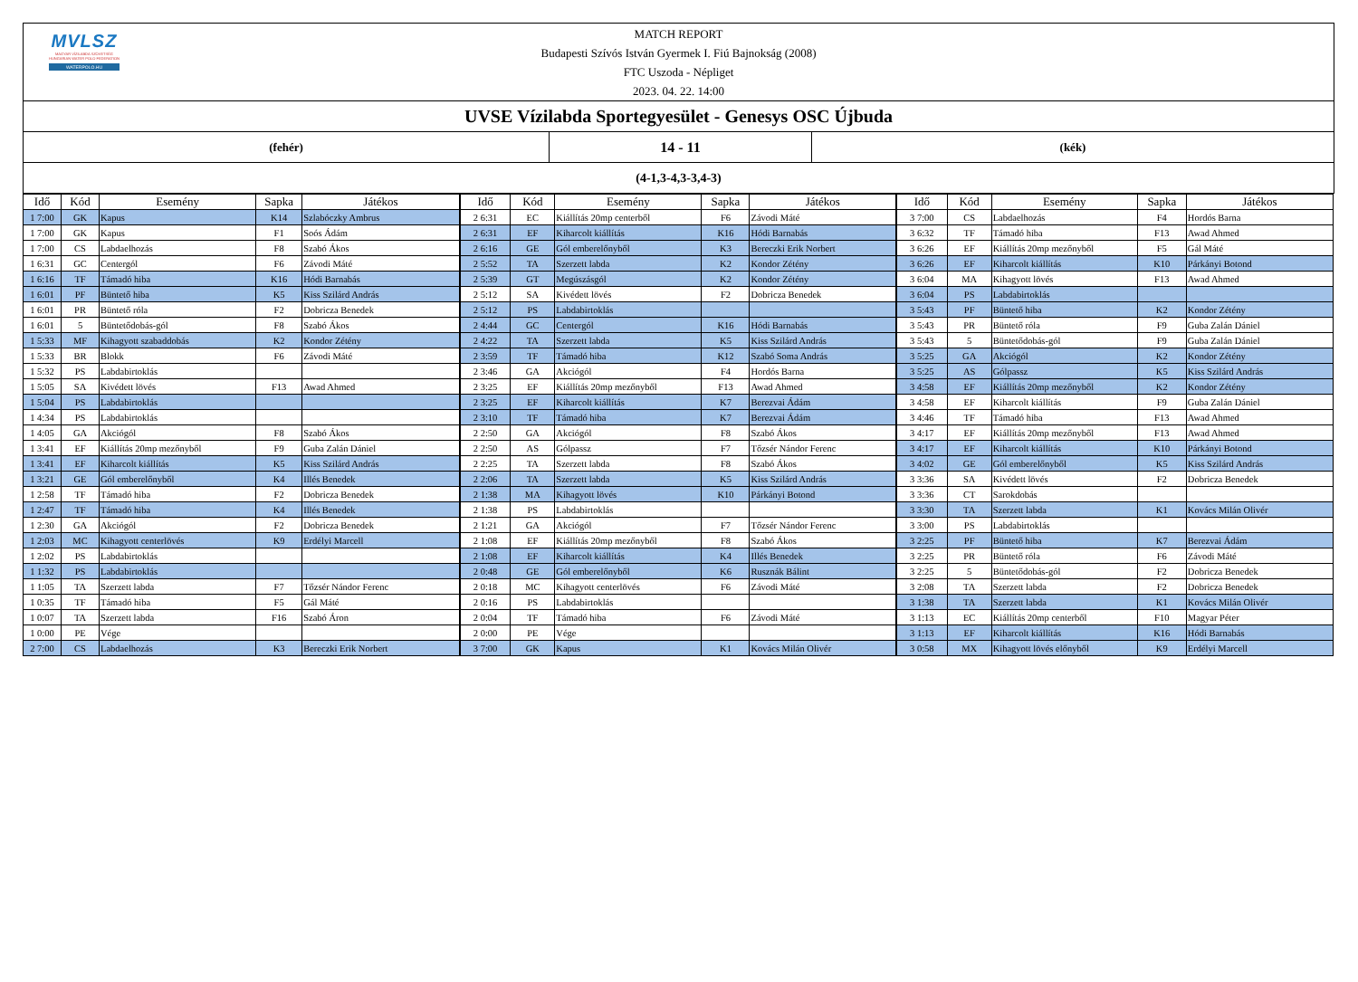MVLSZ
MAGYAR VÍZILABDA SZÖVETSÉG
HUNGARIAN WATER POLO FEDERATION
WATERPOLO.HU
MATCH REPORT
Budapesti Szívós István Gyermek I. Fiú Bajnokság (2008)
FTC Uszoda - Népliget
2023. 04. 22. 14:00
UVSE Vízilabda Sportegyesület - Genesys OSC Újbuda
(fehér)
14 - 11
(kék)
(4-1,3-4,3-3,4-3)
| Idő | Kód | Esemény | Sapka | Játékos | Idő | Kód | Esemény | Sapka | Játékos | Idő | Kód | Esemény | Sapka | Játékos |
| --- | --- | --- | --- | --- | --- | --- | --- | --- | --- | --- | --- | --- | --- | --- |
| 1 7:00 | GK | Kapus | K14 | Szlabóczky Ambrus | 2 6:31 | EC | Kiállítás 20mp centerből | F6 | Závodi Máté | 3 7:00 | CS | Labdaelhozás | F4 | Hordós Barna |
| 1 7:00 | GK | Kapus | F1 | Soós Ádám | 2 6:31 | EF | Kiharcolt kiállítás | K16 | Hódi Barnabás | 3 6:32 | TF | Támadó hiba | F13 | Awad Ahmed |
| 1 7:00 | CS | Labdaelhozás | F8 | Szabó Ákos | 2 6:16 | GE | Gól emberelőnyből | K3 | Bereczki Erik Norbert | 3 6:26 | EF | Kiállítás 20mp mezőnyből | F5 | Gál Máté |
| 1 6:31 | GC | Centergól | F6 | Závodi Máté | 2 5:52 | TA | Szerzett labda | K2 | Kondor Zétény | 3 6:26 | EF | Kiharcolt kiállítás | K10 | Párkányi Botond |
| 1 6:16 | TF | Támadó hiba | K16 | Hódi Barnabás | 2 5:39 | GT | Megúszásgól | K2 | Kondor Zétény | 3 6:04 | MA | Kihagyott lövés | F13 | Awad Ahmed |
| 1 6:01 | PF | Büntető hiba | K5 | Kiss Szilárd András | 2 5:12 | SA | Kivédett lövés | F2 | Dobricza Benedek | 3 6:04 | PS | Labdabirtoklás | | |
| 1 6:01 | PR | Büntető róla | F2 | Dobricza Benedek | 2 5:12 | PS | Labdabirtoklás | | | 3 5:43 | PF | Büntető hiba | K2 | Kondor Zétény |
| 1 6:01 | 5 | Büntetődobás-gól | F8 | Szabó Ákos | 2 4:44 | GC | Centergól | K16 | Hódi Barnabás | 3 5:43 | PR | Büntető róla | F9 | Guba Zalán Dániel |
| 1 5:33 | MF | Kihagyott szabaddobás | K2 | Kondor Zétény | 2 4:22 | TA | Szerzett labda | K5 | Kiss Szilárd András | 3 5:43 | 5 | Büntetődobás-gól | F9 | Guba Zalán Dániel |
| 1 5:33 | BR | Blokk | F6 | Závodi Máté | 2 3:59 | TF | Támadó hiba | K12 | Szabó Soma András | 3 5:25 | GA | Akciógól | K2 | Kondor Zétény |
| 1 5:32 | PS | Labdabirtoklás | | | 2 3:46 | GA | Akciógól | F4 | Hordós Barna | 3 5:25 | AS | Gólpassz | K5 | Kiss Szilárd András |
| 1 5:05 | SA | Kivédett lövés | F13 | Awad Ahmed | 2 3:25 | EF | Kiállítás 20mp mezőnyből | F13 | Awad Ahmed | 3 4:58 | EF | Kiállítás 20mp mezőnyből | K2 | Kondor Zétény |
| 1 5:04 | PS | Labdabirtoklás | | | 2 3:25 | EF | Kiharcolt kiállítás | K7 | Berezvai Ádám | 3 4:58 | EF | Kiharcolt kiállítás | F9 | Guba Zalán Dániel |
| 1 4:34 | PS | Labdabirtoklás | | | 2 3:10 | TF | Támadó hiba | K7 | Berezvai Ádám | 3 4:46 | TF | Támadó hiba | F13 | Awad Ahmed |
| 1 4:05 | GA | Akciógól | F8 | Szabó Ákos | 2 2:50 | GA | Akciógól | F8 | Szabó Ákos | 3 4:17 | EF | Kiállítás 20mp mezőnyből | F13 | Awad Ahmed |
| 1 3:41 | EF | Kiállítás 20mp mezőnyből | F9 | Guba Zalán Dániel | 2 2:50 | AS | Gólpassz | F7 | Tőzsér Nándor Ferenc | 3 4:17 | EF | Kiharcolt kiállítás | K10 | Párkányi Botond |
| 1 3:41 | EF | Kiharcolt kiállítás | K5 | Kiss Szilárd András | 2 2:25 | TA | Szerzett labda | F8 | Szabó Ákos | 3 4:02 | GE | Gól emberelőnyből | K5 | Kiss Szilárd András |
| 1 3:21 | GE | Gól emberelőnyből | K4 | Illés Benedek | 2 2:06 | TA | Szerzett labda | K5 | Kiss Szilárd András | 3 3:36 | SA | Kivédett lövés | F2 | Dobricza Benedek |
| 1 2:58 | TF | Támadó hiba | F2 | Dobricza Benedek | 2 1:38 | MA | Kihagyott lövés | K10 | Párkányi Botond | 3 3:36 | CT | Sarokdobás | | |
| 1 2:47 | TF | Támadó hiba | K4 | Illés Benedek | 2 1:38 | PS | Labdabirtoklás | | | 3 3:30 | TA | Szerzett labda | K1 | Kovács Milán Olivér |
| 1 2:30 | GA | Akciógól | F2 | Dobricza Benedek | 2 1:21 | GA | Akciógól | F7 | Tőzsér Nándor Ferenc | 3 3:00 | PS | Labdabirtoklás | | |
| 1 2:03 | MC | Kihagyott centerlövés | K9 | Erdélyi Marcell | 2 1:08 | EF | Kiállítás 20mp mezőnyből | F8 | Szabó Ákos | 3 2:25 | PF | Büntető hiba | K7 | Berezvai Ádám |
| 1 2:02 | PS | Labdabirtoklás | | | 2 1:08 | EF | Kiharcolt kiállítás | K4 | Illés Benedek | 3 2:25 | PR | Büntető róla | F6 | Závodi Máté |
| 1 1:32 | PS | Labdabirtoklás | | | 2 0:48 | GE | Gól emberelőnyből | K6 | Rusznák Bálint | 3 2:25 | 5 | Büntetődobás-gól | F2 | Dobricza Benedek |
| 1 1:05 | TA | Szerzett labda | F7 | Tőzsér Nándor Ferenc | 2 0:18 | MC | Kihagyott centerlövés | F6 | Závodi Máté | 3 2:08 | TA | Szerzett labda | F2 | Dobricza Benedek |
| 1 0:35 | TF | Támadó hiba | F5 | Gál Máté | 2 0:16 | PS | Labdabirtoklás | | | 3 1:38 | TA | Szerzett labda | K1 | Kovács Milán Olivér |
| 1 0:07 | TA | Szerzett labda | F16 | Szabó Áron | 2 0:04 | TF | Támadó hiba | F6 | Závodi Máté | 3 1:13 | EC | Kiállítás 20mp centerből | F10 | Magyar Péter |
| 1 0:00 | PE | Vége | | | 2 0:00 | PE | Vége | | | 3 1:13 | EF | Kiharcolt kiállítás | K16 | Hódi Barnabás |
| 2 7:00 | CS | Labdaelhozás | K3 | Bereczki Erik Norbert | 3 7:00 | GK | Kapus | K1 | Kovács Milán Olivér | 3 0:58 | MX | Kihagyott lövés előnyből | K9 | Erdélyi Marcell |